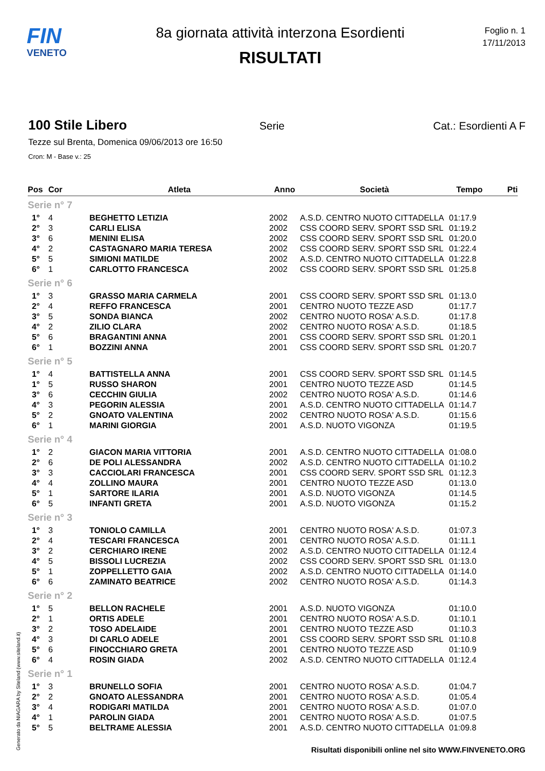FIN
VENETO
8a giornata attività interzona Esordienti
RISULTATI
Foglio n. 1
17/11/2013
100 Stile Libero
Serie Cat.: Esordienti A F
Tezze sul Brenta, Domenica 09/06/2013 ore 16:50
Cron: M - Base v.: 25
| Pos | Cor | Atleta | Anno | Società | Tempo | Pti |
| --- | --- | --- | --- | --- | --- | --- |
| Serie n° 7 | | | | | | |
| 1° | 4 | BEGHETTO LETIZIA | 2002 | A.S.D. CENTRO NUOTO CITTADELLA | 01:17.9 | |
| 2° | 3 | CARLI ELISA | 2002 | CSS COORD SERV. SPORT SSD SRL | 01:19.2 | |
| 3° | 6 | MENINI ELISA | 2002 | CSS COORD SERV. SPORT SSD SRL | 01:20.0 | |
| 4° | 2 | CASTAGNARO MARIA TERESA | 2002 | CSS COORD SERV. SPORT SSD SRL | 01:22.4 | |
| 5° | 5 | SIMIONI MATILDE | 2002 | A.S.D. CENTRO NUOTO CITTADELLA | 01:22.8 | |
| 6° | 1 | CARLOTTO FRANCESCA | 2002 | CSS COORD SERV. SPORT SSD SRL | 01:25.8 | |
| Serie n° 6 | | | | | | |
| 1° | 3 | GRASSO MARIA CARMELA | 2001 | CSS COORD SERV. SPORT SSD SRL | 01:13.0 | |
| 2° | 4 | REFFO FRANCESCA | 2001 | CENTRO NUOTO TEZZE ASD | 01:17.7 | |
| 3° | 5 | SONDA BIANCA | 2002 | CENTRO NUOTO ROSA' A.S.D. | 01:17.8 | |
| 4° | 2 | ZILIO CLARA | 2002 | CENTRO NUOTO ROSA' A.S.D. | 01:18.5 | |
| 5° | 6 | BRAGANTINI ANNA | 2001 | CSS COORD SERV. SPORT SSD SRL | 01:20.1 | |
| 6° | 1 | BOZZINI ANNA | 2001 | CSS COORD SERV. SPORT SSD SRL | 01:20.7 | |
| Serie n° 5 | | | | | | |
| 1° | 4 | BATTISTELLA ANNA | 2001 | CSS COORD SERV. SPORT SSD SRL | 01:14.5 | |
| 1° | 5 | RUSSO SHARON | 2001 | CENTRO NUOTO TEZZE ASD | 01:14.5 | |
| 3° | 6 | CECCHIN GIULIA | 2002 | CENTRO NUOTO ROSA' A.S.D. | 01:14.6 | |
| 4° | 3 | PEGORIN ALESSIA | 2001 | A.S.D. CENTRO NUOTO CITTADELLA | 01:14.7 | |
| 5° | 2 | GNOATO VALENTINA | 2002 | CENTRO NUOTO ROSA' A.S.D. | 01:15.6 | |
| 6° | 1 | MARINI GIORGIA | 2001 | A.S.D. NUOTO VIGONZA | 01:19.5 | |
| Serie n° 4 | | | | | | |
| 1° | 2 | GIACON MARIA VITTORIA | 2001 | A.S.D. CENTRO NUOTO CITTADELLA | 01:08.0 | |
| 2° | 6 | DE POLI ALESSANDRA | 2002 | A.S.D. CENTRO NUOTO CITTADELLA | 01:10.2 | |
| 3° | 3 | CACCIOLARI FRANCESCA | 2001 | CSS COORD SERV. SPORT SSD SRL | 01:12.3 | |
| 4° | 4 | ZOLLINO MAURA | 2001 | CENTRO NUOTO TEZZE ASD | 01:13.0 | |
| 5° | 1 | SARTORE ILARIA | 2001 | A.S.D. NUOTO VIGONZA | 01:14.5 | |
| 6° | 5 | INFANTI GRETA | 2001 | A.S.D. NUOTO VIGONZA | 01:15.2 | |
| Serie n° 3 | | | | | | |
| 1° | 3 | TONIOLO CAMILLA | 2001 | CENTRO NUOTO ROSA' A.S.D. | 01:07.3 | |
| 2° | 4 | TESCARI FRANCESCA | 2001 | CENTRO NUOTO ROSA' A.S.D. | 01:11.1 | |
| 3° | 2 | CERCHIARO IRENE | 2002 | A.S.D. CENTRO NUOTO CITTADELLA | 01:12.4 | |
| 4° | 5 | BISSOLI LUCREZIA | 2002 | CSS COORD SERV. SPORT SSD SRL | 01:13.0 | |
| 5° | 1 | ZOPPELLETTO GAIA | 2002 | A.S.D. CENTRO NUOTO CITTADELLA | 01:14.0 | |
| 6° | 6 | ZAMINATO BEATRICE | 2002 | CENTRO NUOTO ROSA' A.S.D. | 01:14.3 | |
| Serie n° 2 | | | | | | |
| 1° | 5 | BELLON RACHELE | 2001 | A.S.D. NUOTO VIGONZA | 01:10.0 | |
| 2° | 1 | ORTIS ADELE | 2001 | CENTRO NUOTO ROSA' A.S.D. | 01:10.1 | |
| 3° | 2 | TOSO ADELAIDE | 2001 | CENTRO NUOTO TEZZE ASD | 01:10.3 | |
| 4° | 3 | DI CARLO ADELE | 2001 | CSS COORD SERV. SPORT SSD SRL | 01:10.8 | |
| 5° | 6 | FINOCCHIARO GRETA | 2001 | CENTRO NUOTO TEZZE ASD | 01:10.9 | |
| 6° | 4 | ROSIN GIADA | 2002 | A.S.D. CENTRO NUOTO CITTADELLA | 01:12.4 | |
| Serie n° 1 | | | | | | |
| 1° | 3 | BRUNELLO SOFIA | 2001 | CENTRO NUOTO ROSA' A.S.D. | 01:04.7 | |
| 2° | 2 | GNOATO ALESSANDRA | 2001 | CENTRO NUOTO ROSA' A.S.D. | 01:05.4 | |
| 3° | 4 | RODIGARI MATILDA | 2001 | CENTRO NUOTO ROSA' A.S.D. | 01:07.0 | |
| 4° | 1 | PAROLIN GIADA | 2001 | CENTRO NUOTO ROSA' A.S.D. | 01:07.5 | |
| 5° | 5 | BELTRAME ALESSIA | 2001 | A.S.D. CENTRO NUOTO CITTADELLA | 01:09.8 | |
Generato da NIAGARA by Siteland (www.siteland.it)
Risultati disponibili online nel sito WWW.FINVENETO.ORG